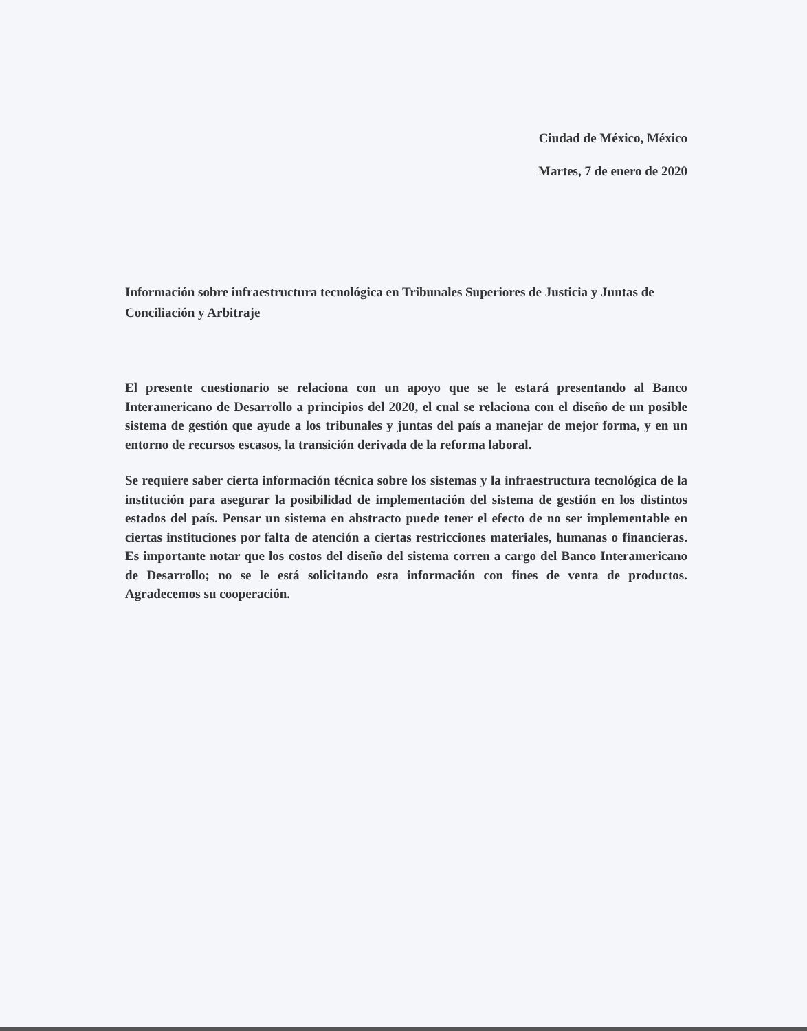Ciudad de México, México
Martes, 7 de enero de 2020
Información sobre infraestructura tecnológica en Tribunales Superiores de Justicia y Juntas de Conciliación y Arbitraje
El presente cuestionario se relaciona con un apoyo que se le estará presentando al Banco Interamericano de Desarrollo a principios del 2020, el cual se relaciona con el diseño de un posible sistema de gestión que ayude a los tribunales y juntas del país a manejar de mejor forma, y en un entorno de recursos escasos, la transición derivada de la reforma laboral.
Se requiere saber cierta información técnica sobre los sistemas y la infraestructura tecnológica de la institución para asegurar la posibilidad de implementación del sistema de gestión en los distintos estados del país. Pensar un sistema en abstracto puede tener el efecto de no ser implementable en ciertas instituciones por falta de atención a ciertas restricciones materiales, humanas o financieras. Es importante notar que los costos del diseño del sistema corren a cargo del Banco Interamericano de Desarrollo; no se le está solicitando esta información con fines de venta de productos. Agradecemos su cooperación.